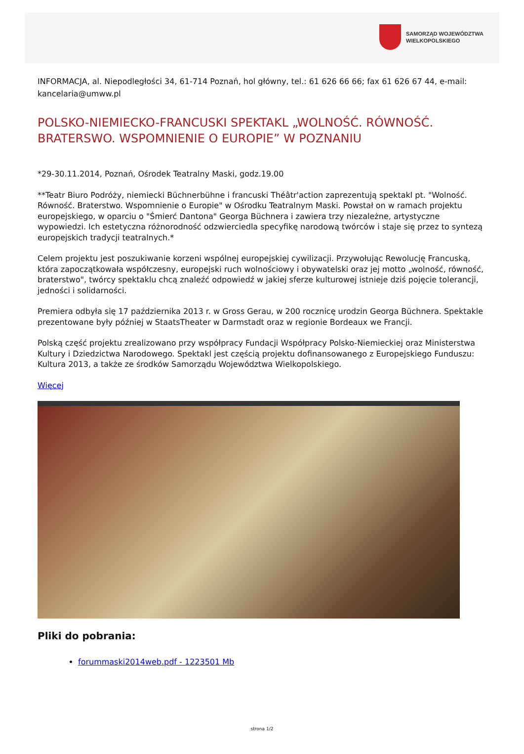SAMORZĄD WOJEWÓDZTWA
WIELKOPOLSKIEGO
INFORMACJA, al. Niepodległości 34, 61-714 Poznań, hol główny, tel.: 61 626 66 66; fax 61 626 67 44, e-mail: kancelaria@umww.pl
POLSKO-NIEMIECKO-FRANCUSKI SPEKTAKL „WOLNOŚĆ. RÓWNOŚĆ. BRATERSWO. WSPOMNIENIE O EUROPIE” W POZNANIU
*29-30.11.2014, Poznań, Ośrodek Teatralny Maski, godz.19.00
**Teatr Biuro Podróży, niemiecki Büchnerbühne i francuski Théâtr'action zaprezentują spektakl pt. "Wolność. Równość. Braterstwo. Wspomnienie o Europie" w Ośrodku Teatralnym Maski. Powstał on w ramach projektu europejskiego, w oparciu o "Śmierć Dantona" Georga Büchnera i zawiera trzy niezależne, artystyczne wypowiedzi. Ich estetyczna różnorodność odzwierciedla specyfikę narodową twórców i staje się przez to syntezą europejskich tradycji teatralnych.*
Celem projektu jest poszukiwanie korzeni wspólnej europejskiej cywilizacji. Przywołując Rewolucję Francuską, która zapoczątkowała współczesny, europejski ruch wolnościowy i obywatelski oraz jej motto „wolność, równość, braterstwo", twórcy spektaklu chcą znaleźć odpowiedź w jakiej sferze kulturowej istnieje dziś pojęcie tolerancji, jedności i solidarności.
Premiera odbyła się 17 października 2013 r. w Gross Gerau, w 200 rocznicę urodzin Georga Büchnera. Spektakle prezentowane były później w StaatsTheater w Darmstadt oraz w regionie Bordeaux we Francji.
Polską część projektu zrealizowano przy współpracy Fundacji Współpracy Polsko-Niemieckiej oraz Ministerstwa Kultury i Dziedzictwa Narodowego. Spektakl jest częścią projektu dofinansowanego z Europejskiego Funduszu: Kultura 2013, a także ze środków Samorządu Województwa Wielkopolskiego.
Więcej
Pliki do pobrania:
forummaski2014web.pdf - 1223501 Mb
strona 1/2